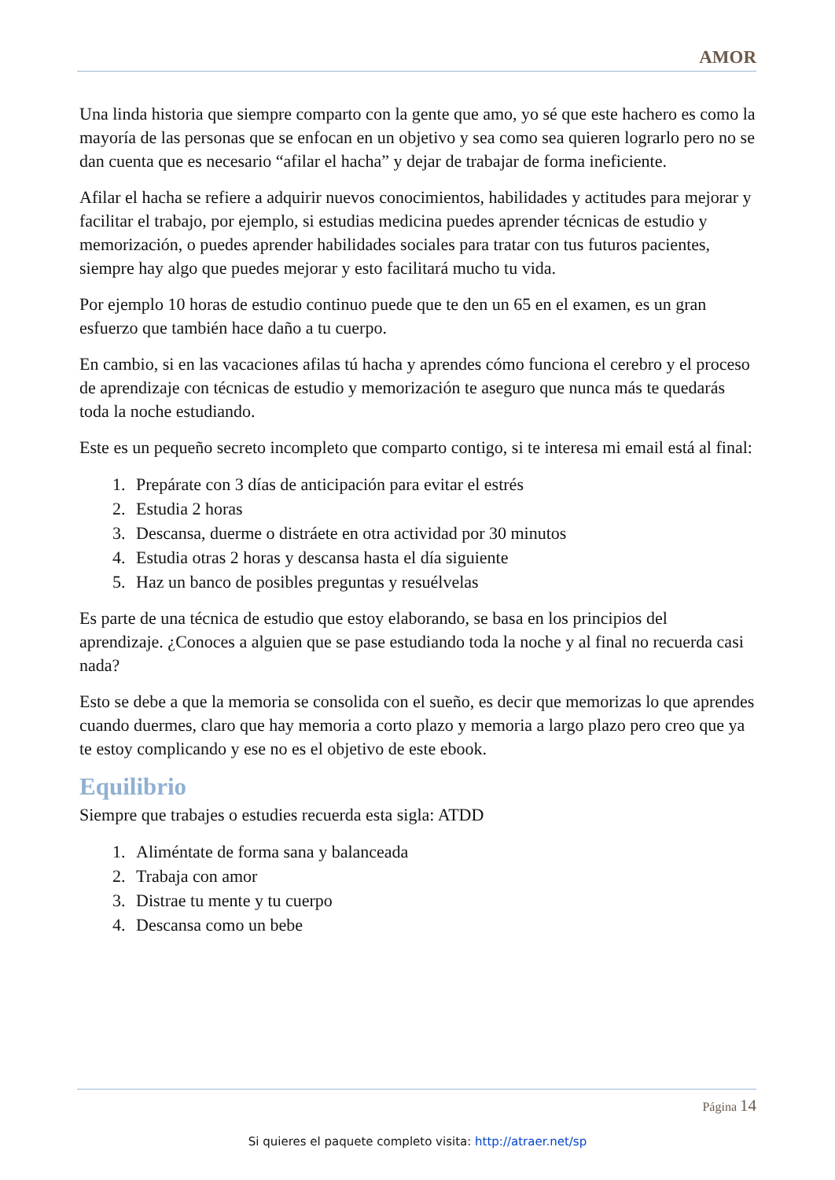AMOR
Una linda historia que siempre comparto con la gente que amo, yo sé que este hachero es como la mayoría de las personas que se enfocan en un objetivo y sea como sea quieren lograrlo pero no se dan cuenta que es necesario “afilar el hacha” y dejar de trabajar de forma ineficiente.
Afilar el hacha se refiere a adquirir nuevos conocimientos, habilidades y actitudes para mejorar y facilitar el trabajo, por ejemplo, si estudias medicina puedes aprender técnicas de estudio y memorización, o puedes aprender habilidades sociales para tratar con tus futuros pacientes, siempre hay algo que puedes mejorar y esto facilitará mucho tu vida.
Por ejemplo 10 horas de estudio continuo puede que te den un 65 en el examen, es un gran esfuerzo que también hace daño a tu cuerpo.
En cambio, si en las vacaciones afilas tú hacha y aprendes cómo funciona el cerebro y el proceso de aprendizaje con técnicas de estudio y memorización te aseguro que nunca más te quedarás toda la noche estudiando.
Este es un pequeño secreto incompleto que comparto contigo, si te interesa mi email está al final:
1. Prepárate con 3 días de anticipación para evitar el estrés
2. Estudia 2 horas
3. Descansa, duerme o distráete en otra actividad por 30 minutos
4. Estudia otras 2 horas y descansa hasta el día siguiente
5. Haz un banco de posibles preguntas y resuélvelas
Es parte de una técnica de estudio que estoy elaborando, se basa en los principios del aprendizaje. ¿Conoces a alguien que se pase estudiando toda la noche y al final no recuerda casi nada?
Esto se debe a que la memoria se consolida con el sueño, es decir que memorizas lo que aprendes cuando duermes, claro que hay memoria a corto plazo y memoria a largo plazo pero creo que ya te estoy complicando y ese no es el objetivo de este ebook.
Equilibrio
Siempre que trabajes o estudies recuerda esta sigla: ATDD
1. Aliméntate de forma sana y balanceada
2. Trabaja con amor
3. Distrae tu mente y tu cuerpo
4. Descansa como un bebe
Página 14
Si quieres el paquete completo visita: http://atraer.net/sp